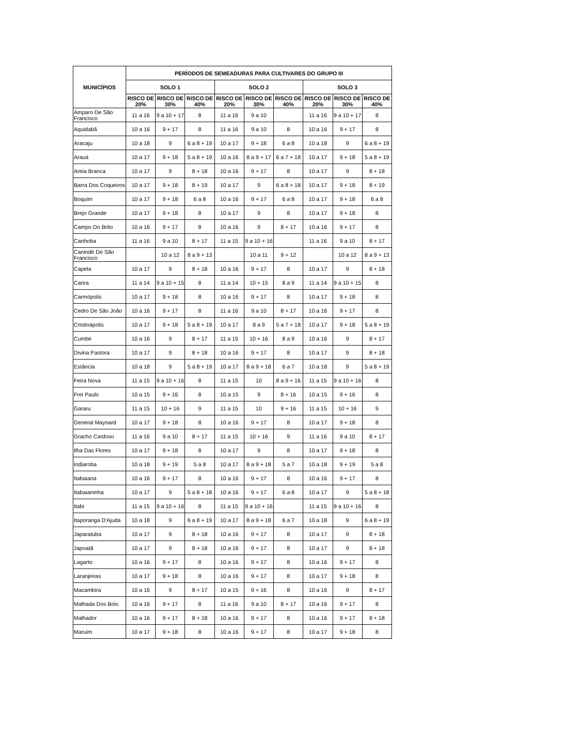| MUNICÍPIOS | PERÍODOS DE SEMEADURAS PARA CULTIVARES DO GRUPO III | | | | | | | | |
| --- | --- | --- | --- | --- | --- | --- | --- | --- | --- |
| | SOLO 1 | | | SOLO 2 | | | SOLO 3 | | |
| | RISCO DE 20% | RISCO DE 30% | RISCO DE 40% | RISCO DE 20% | RISCO DE 30% | RISCO DE 40% | RISCO DE 20% | RISCO DE 30% | RISCO DE 40% |
| Amparo De São Francisco | 11 a 16 | 9 a 10 + 17 | 8 | 11 a 16 | 9 a 10 | | 11 a 16 | 9 a 10 + 17 | 8 |
| Aquidabã | 10 a 16 | 9 + 17 | 8 | 11 a 16 | 9 a 10 | 8 | 10 a 16 | 9 + 17 | 8 |
| Aracaju | 10 a 18 | 9 | 6 a 8 + 19 | 10 a 17 | 9 + 18 | 6 a 8 | 10 a 18 | 9 | 6 a 8 + 19 |
| Arauá | 10 a 17 | 9 + 18 | 5 a 8 + 19 | 10 a 16 | 8 a 9 + 17 | 6 a 7 + 18 | 10 a 17 | 9 + 18 | 5 a 8 + 19 |
| Areia Branca | 10 a 17 | 9 | 8 + 18 | 10 a 16 | 9 + 17 | 8 | 10 a 17 | 9 | 8 + 18 |
| Barra Dos Coqueiros | 10 a 17 | 9 + 18 | 8 + 19 | 10 a 17 | 9 | 6 a 8 + 18 | 10 a 17 | 9 + 18 | 8 + 19 |
| Boquim | 10 a 17 | 9 + 18 | 6 a 8 | 10 a 16 | 9 + 17 | 6 a 8 | 10 a 17 | 9 + 18 | 6 a 8 |
| Brejo Grande | 10 a 17 | 9 + 18 | 8 | 10 a 17 | 9 | 8 | 10 a 17 | 9 + 18 | 8 |
| Campo Do Brito | 10 a 16 | 9 + 17 | 8 | 10 a 16 | 9 | 8 + 17 | 10 a 16 | 9 + 17 | 8 |
| Canhoba | 11 a 16 | 9 a 10 | 8 + 17 | 11 a 15 | 9 a 10 + 16 | | 11 a 16 | 9 a 10 | 8 + 17 |
| Canindé De São Francisco | | 10 a 12 | 8 a 9 + 13 | | 10 a 11 | 9 + 12 | | 10 a 12 | 8 a 9 + 13 |
| Capela | 10 a 17 | 9 | 8 + 18 | 10 a 16 | 9 + 17 | 8 | 10 a 17 | 9 | 8 + 18 |
| Carira | 11 a 14 | 9 a 10 + 15 | 8 | 11 a 14 | 10 + 15 | 8 a 9 | 11 a 14 | 9 a 10 + 15 | 8 |
| Carmópolis | 10 a 17 | 9 + 18 | 8 | 10 a 16 | 9 + 17 | 8 | 10 a 17 | 9 + 18 | 8 |
| Cedro De São João | 10 a 16 | 9 + 17 | 8 | 11 a 16 | 9 a 10 | 8 + 17 | 10 a 16 | 9 + 17 | 8 |
| Cristinápolis | 10 a 17 | 9 + 18 | 5 a 8 + 19 | 10 a 17 | 8 a 9 | 5 a 7 + 18 | 10 a 17 | 9 + 18 | 5 a 8 + 19 |
| Cumbe | 10 a 16 | 9 | 8 + 17 | 11 a 15 | 10 + 16 | 8 a 9 | 10 a 16 | 9 | 8 + 17 |
| Divina Pastora | 10 a 17 | 9 | 8 + 18 | 10 a 16 | 9 + 17 | 8 | 10 a 17 | 9 | 8 + 18 |
| Estância | 10 a 18 | 9 | 5 a 8 + 19 | 10 a 17 | 8 a 9 + 18 | 6 a 7 | 10 a 18 | 9 | 5 a 8 + 19 |
| Feira Nova | 11 a 15 | 9 a 10 + 16 | 8 | 11 a 15 | 10 | 8 a 9 + 16 | 11 a 15 | 9 a 10 + 16 | 8 |
| Frei Paulo | 10 a 15 | 9 + 16 | 8 | 10 a 15 | 9 | 8 + 16 | 10 a 15 | 9 + 16 | 8 |
| Gararu | 11 a 15 | 10 + 16 | 9 | 11 a 15 | 10 | 9 + 16 | 11 a 15 | 10 + 16 | 9 |
| General Maynard | 10 a 17 | 9 + 18 | 8 | 10 a 16 | 9 + 17 | 8 | 10 a 17 | 9 + 18 | 8 |
| Gracho Cardoso | 11 a 16 | 9 a 10 | 8 + 17 | 11 a 15 | 10 + 16 | 9 | 11 a 16 | 9 a 10 | 8 + 17 |
| Ilha Das Flores | 10 a 17 | 9 + 18 | 8 | 10 a 17 | 9 | 8 | 10 a 17 | 9 + 18 | 8 |
| Indiaroba | 10 a 18 | 9 + 19 | 5 a 8 | 10 a 17 | 8 a 9 + 18 | 5 a 7 | 10 a 18 | 9 + 19 | 5 a 8 |
| Itabaiana | 10 a 16 | 9 + 17 | 8 | 10 a 16 | 9 + 17 | 8 | 10 a 16 | 9 + 17 | 8 |
| Itabaianinha | 10 a 17 | 9 | 5 a 8 + 18 | 10 a 16 | 9 + 17 | 6 a 8 | 10 a 17 | 9 | 5 a 8 + 18 |
| Itabi | 11 a 15 | 9 a 10 + 16 | 8 | 11 a 15 | 9 a 10 + 16 | | 11 a 15 | 9 a 10 + 16 | 8 |
| Itaporanga D'Ajuda | 10 a 18 | 9 | 6 a 8 + 19 | 10 a 17 | 8 a 9 + 18 | 6 a 7 | 10 a 18 | 9 | 6 a 8 + 19 |
| Japaratuba | 10 a 17 | 9 | 8 + 18 | 10 a 16 | 9 + 17 | 8 | 10 a 17 | 9 | 8 + 18 |
| Japoatã | 10 a 17 | 9 | 8 + 18 | 10 a 16 | 9 + 17 | 8 | 10 a 17 | 9 | 8 + 18 |
| Lagarto | 10 a 16 | 9 + 17 | 8 | 10 a 16 | 9 + 17 | 8 | 10 a 16 | 9 + 17 | 8 |
| Laranjeiras | 10 a 17 | 9 + 18 | 8 | 10 a 16 | 9 + 17 | 8 | 10 a 17 | 9 + 18 | 8 |
| Macambira | 10 a 16 | 9 | 8 + 17 | 10 a 15 | 9 + 16 | 8 | 10 a 16 | 9 | 8 + 17 |
| Malhada Dos Bois | 10 a 16 | 9 + 17 | 8 | 11 a 16 | 9 a 10 | 8 + 17 | 10 a 16 | 9 + 17 | 8 |
| Malhador | 10 a 16 | 9 + 17 | 8 + 18 | 10 a 16 | 9 + 17 | 8 | 10 a 16 | 9 + 17 | 8 + 18 |
| Maruim | 10 a 17 | 9 + 18 | 8 | 10 a 16 | 9 + 17 | 8 | 10 a 17 | 9 + 18 | 8 |